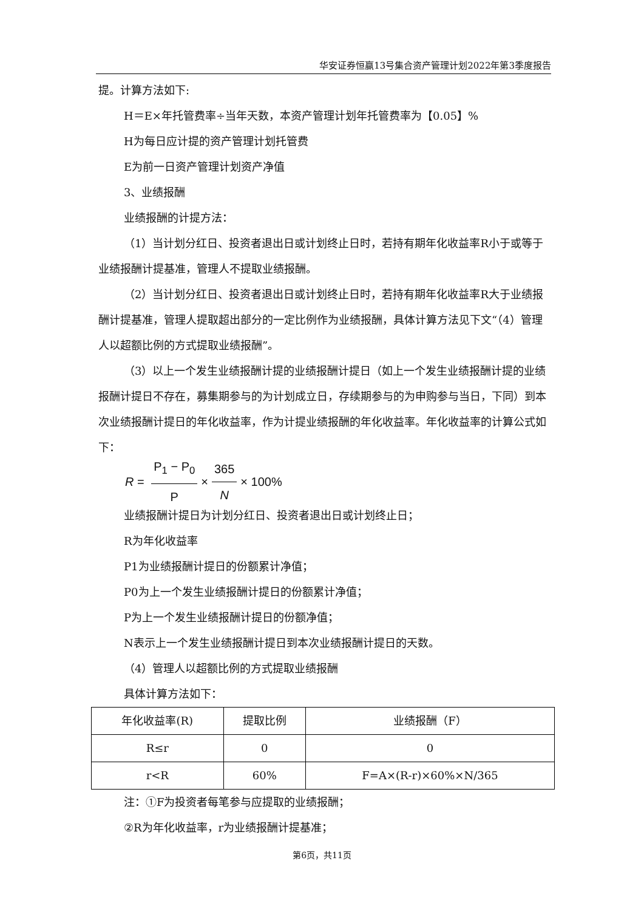华安证券恒赢13号集合资产管理计划2022年第3季度报告
提。计算方法如下:
H＝E×年托管费率÷当年天数，本资产管理计划年托管费率为【0.05】%
H为每日应计提的资产管理计划托管费
E为前一日资产管理计划资产净值
3、业绩报酬
业绩报酬的计提方法：
（1）当计划分红日、投资者退出日或计划终止日时，若持有期年化收益率R小于或等于业绩报酬计提基准，管理人不提取业绩报酬。
（2）当计划分红日、投资者退出日或计划终止日时，若持有期年化收益率R大于业绩报酬计提基准，管理人提取超出部分的一定比例作为业绩报酬，具体计算方法见下文“（4）管理人以超额比例的方式提取业绩报酬”。
（3）以上一个发生业绩报酬计提的业绩报酬计提日（如上一个发生业绩报酬计提的业绩报酬计提日不存在，募集期参与的为计划成立日，存续期参与的为申购参与当日，下同）到本次业绩报酬计提日的年化收益率，作为计提业绩报酬的年化收益率。年化收益率的计算公式如下：
R = P<sub>1</sub> − P<sub>0</sub> P × 365 N × 100%
业绩报酬计提日为计划分红日、投资者退出日或计划终止日；
R为年化收益率
P1为业绩报酬计提日的份额累计净值；
P0为上一个发生业绩报酬计提日的份额累计净值；
P为上一个发生业绩报酬计提日的份额净值；
N表示上一个发生业绩报酬计提日到本次业绩报酬计提日的天数。
（4）管理人以超额比例的方式提取业绩报酬
具体计算方法如下：
| 年化收益率(R) | 提取比例 | 业绩报酬（F） |
| R≤r | 0 | 0 |
| r<R | 60% | F=A×(R-r)×60%×N/365 |
注：①F为投资者每笔参与应提取的业绩报酬；
②R为年化收益率，r为业绩报酬计提基准；
第6页，共11页